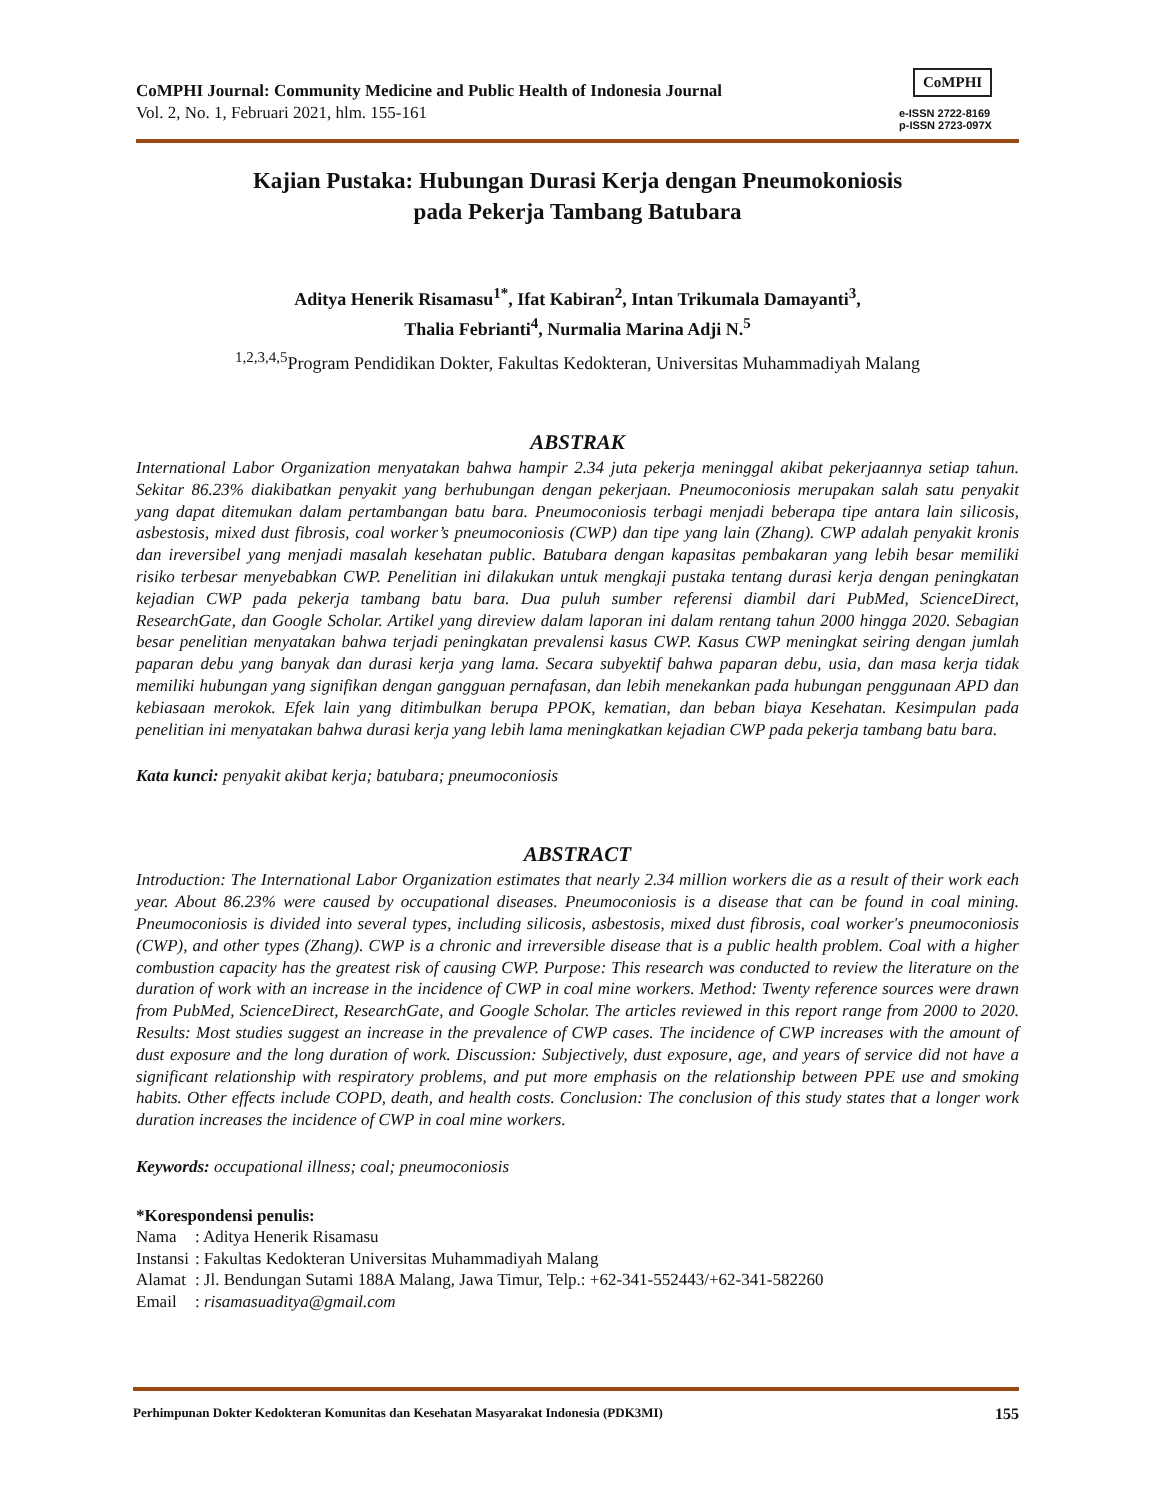CoMPHI Journal: Community Medicine and Public Health of Indonesia Journal
Vol. 2, No. 1, Februari 2021, hlm. 155-161
CoMPHI
e-ISSN 2722-8169
p-ISSN 2723-097X
Kajian Pustaka: Hubungan Durasi Kerja dengan Pneumokoniosis
pada Pekerja Tambang Batubara
Aditya Henerik Risamasu<sup>1*</sup>, Ifat Kabiran<sup>2</sup>, Intan Trikumala Damayanti<sup>3</sup>,
Thalia Febrianti<sup>4</sup>, Nurmalia Marina Adji N.<sup>5</sup>
<sup>1,2,3,4,5</sup>Program Pendidikan Dokter, Fakultas Kedokteran, Universitas Muhammadiyah Malang
ABSTRAK
International Labor Organization menyatakan bahwa hampir 2.34 juta pekerja meninggal akibat pekerjaannya setiap tahun. Sekitar 86.23% diakibatkan penyakit yang berhubungan dengan pekerjaan. Pneumoconiosis merupakan salah satu penyakit yang dapat ditemukan dalam pertambangan batu bara. Pneumoconiosis terbagi menjadi beberapa tipe antara lain silicosis, asbestosis, mixed dust fibrosis, coal worker’s pneumoconiosis (CWP) dan tipe yang lain (Zhang). CWP adalah penyakit kronis dan ireversibel yang menjadi masalah kesehatan public. Batubara dengan kapasitas pembakaran yang lebih besar memiliki risiko terbesar menyebabkan CWP. Penelitian ini dilakukan untuk mengkaji pustaka tentang durasi kerja dengan peningkatan kejadian CWP pada pekerja tambang batu bara. Dua puluh sumber referensi diambil dari PubMed, ScienceDirect, ResearchGate, dan Google Scholar. Artikel yang direview dalam laporan ini dalam rentang tahun 2000 hingga 2020. Sebagian besar penelitian menyatakan bahwa terjadi peningkatan prevalensi kasus CWP. Kasus CWP meningkat seiring dengan jumlah paparan debu yang banyak dan durasi kerja yang lama. Secara subyektif bahwa paparan debu, usia, dan masa kerja tidak memiliki hubungan yang signifikan dengan gangguan pernafasan, dan lebih menekankan pada hubungan penggunaan APD dan kebiasaan merokok. Efek lain yang ditimbulkan berupa PPOK, kematian, dan beban biaya Kesehatan. Kesimpulan pada penelitian ini menyatakan bahwa durasi kerja yang lebih lama meningkatkan kejadian CWP pada pekerja tambang batu bara.
Kata kunci: penyakit akibat kerja; batubara; pneumoconiosis
ABSTRACT
Introduction: The International Labor Organization estimates that nearly 2.34 million workers die as a result of their work each year. About 86.23% were caused by occupational diseases. Pneumoconiosis is a disease that can be found in coal mining. Pneumoconiosis is divided into several types, including silicosis, asbestosis, mixed dust fibrosis, coal worker's pneumoconiosis (CWP), and other types (Zhang). CWP is a chronic and irreversible disease that is a public health problem. Coal with a higher combustion capacity has the greatest risk of causing CWP. Purpose: This research was conducted to review the literature on the duration of work with an increase in the incidence of CWP in coal mine workers. Method: Twenty reference sources were drawn from PubMed, ScienceDirect, ResearchGate, and Google Scholar. The articles reviewed in this report range from 2000 to 2020. Results: Most studies suggest an increase in the prevalence of CWP cases. The incidence of CWP increases with the amount of dust exposure and the long duration of work. Discussion: Subjectively, dust exposure, age, and years of service did not have a significant relationship with respiratory problems, and put more emphasis on the relationship between PPE use and smoking habits. Other effects include COPD, death, and health costs. Conclusion: The conclusion of this study states that a longer work duration increases the incidence of CWP in coal mine workers.
Keywords: occupational illness; coal; pneumoconiosis
*Korespondensi penulis:
| Nama | : Aditya Henerik Risamasu |
| Instansi | : Fakultas Kedokteran Universitas Muhammadiyah Malang |
| Alamat | : Jl. Bendungan Sutami 188A Malang, Jawa Timur, Telp.: +62-341-552443/+62-341-582260 |
| Email | : risamasuaditya@gmail.com |
Perhimpunan Dokter Kedokteran Komunitas dan Kesehatan Masyarakat Indonesia (PDK3MI) 155